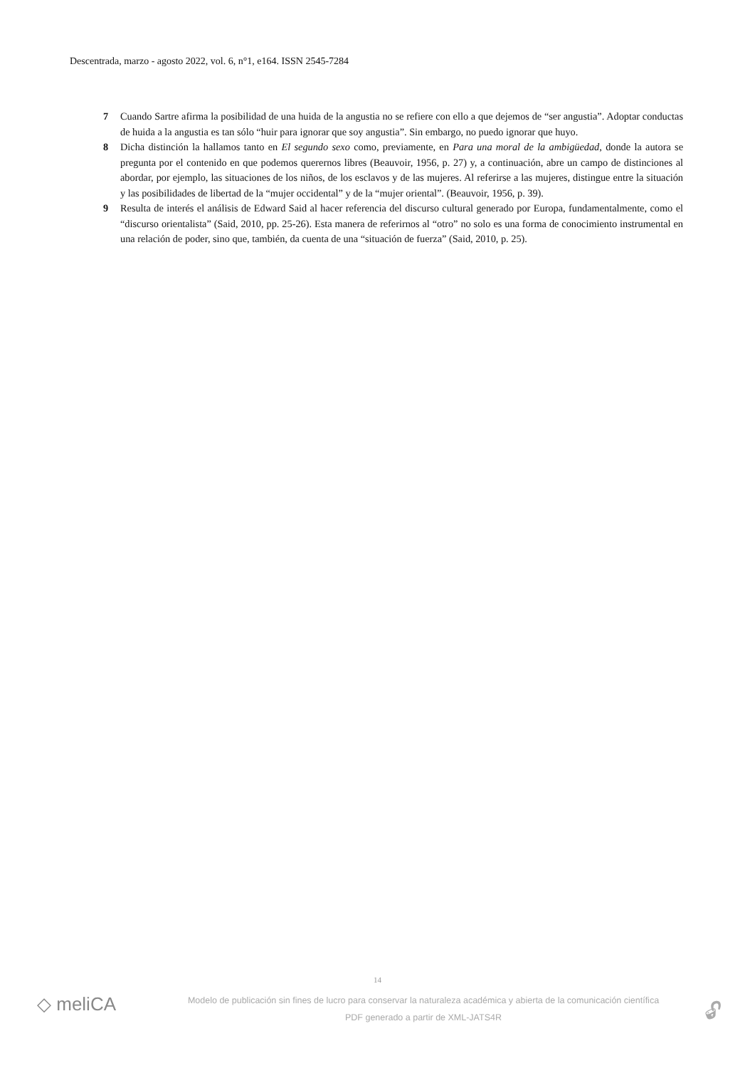Descentrada, marzo - agosto 2022, vol. 6, n°1, e164. ISSN 2545-7284
7 Cuando Sartre afirma la posibilidad de una huida de la angustia no se refiere con ello a que dejemos de “ser angustia”. Adoptar conductas de huida a la angustia es tan sólo “huir para ignorar que soy angustia”. Sin embargo, no puedo ignorar que huyo.
8 Dicha distinción la hallamos tanto en El segundo sexo como, previamente, en Para una moral de la ambigüedad, donde la autora se pregunta por el contenido en que podemos querernos libres (Beauvoir, 1956, p. 27) y, a continuación, abre un campo de distinciones al abordar, por ejemplo, las situaciones de los niños, de los esclavos y de las mujeres. Al referirse a las mujeres, distingue entre la situación y las posibilidades de libertad de la “mujer occidental” y de la “mujer oriental”. (Beauvoir, 1956, p. 39).
9 Resulta de interés el análisis de Edward Said al hacer referencia del discurso cultural generado por Europa, fundamentalmente, como el “discurso orientalista” (Said, 2010, pp. 25-26). Esta manera de referirnos al “otro” no solo es una forma de conocimiento instrumental en una relación de poder, sino que, también, da cuenta de una “situación de fuerza” (Said, 2010, p. 25).
14
◇ meliCA
Modelo de publicación sin fines de lucro para conservar la naturaleza académica y abierta de la comunicación científica
PDF generado a partir de XML-JATS4R
🔓︎